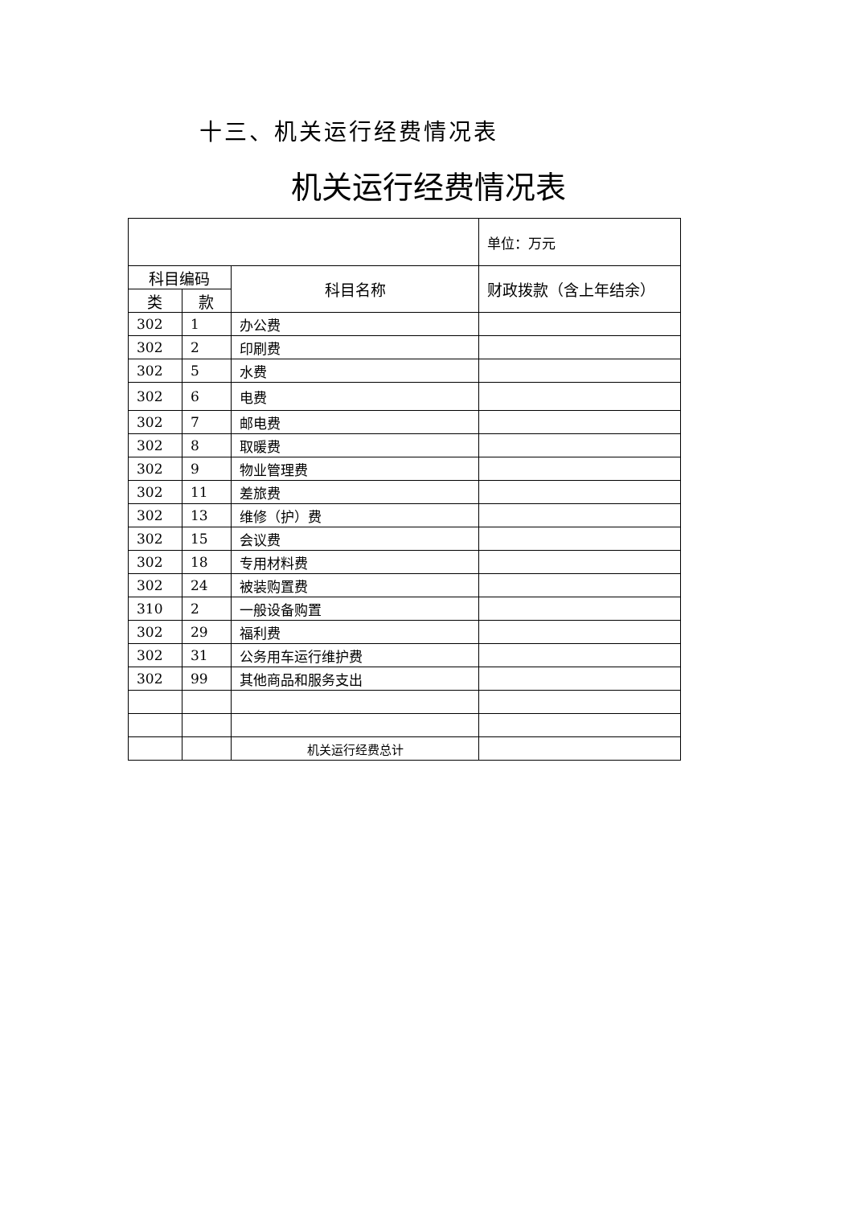十三、机关运行经费情况表
机关运行经费情况表
| | | | 单位：万元 |
| 科目编码 | | 科目名称 | 财政拨款（含上年结余） |
| 类 | 款 | | |
| 302 | 1 | 办公费 | |
| 302 | 2 | 印刷费 | |
| 302 | 5 | 水费 | |
| 302 | 6 | 电费 | |
| 302 | 7 | 邮电费 | |
| 302 | 8 | 取暖费 | |
| 302 | 9 | 物业管理费 | |
| 302 | 11 | 差旅费 | |
| 302 | 13 | 维修（护）费 | |
| 302 | 15 | 会议费 | |
| 302 | 18 | 专用材料费 | |
| 302 | 24 | 被装购置费 | |
| 310 | 2 | 一般设备购置 | |
| 302 | 29 | 福利费 | |
| 302 | 31 | 公务用车运行维护费 | |
| 302 | 99 | 其他商品和服务支出 | |
| | | 机关运行经费总计 | |